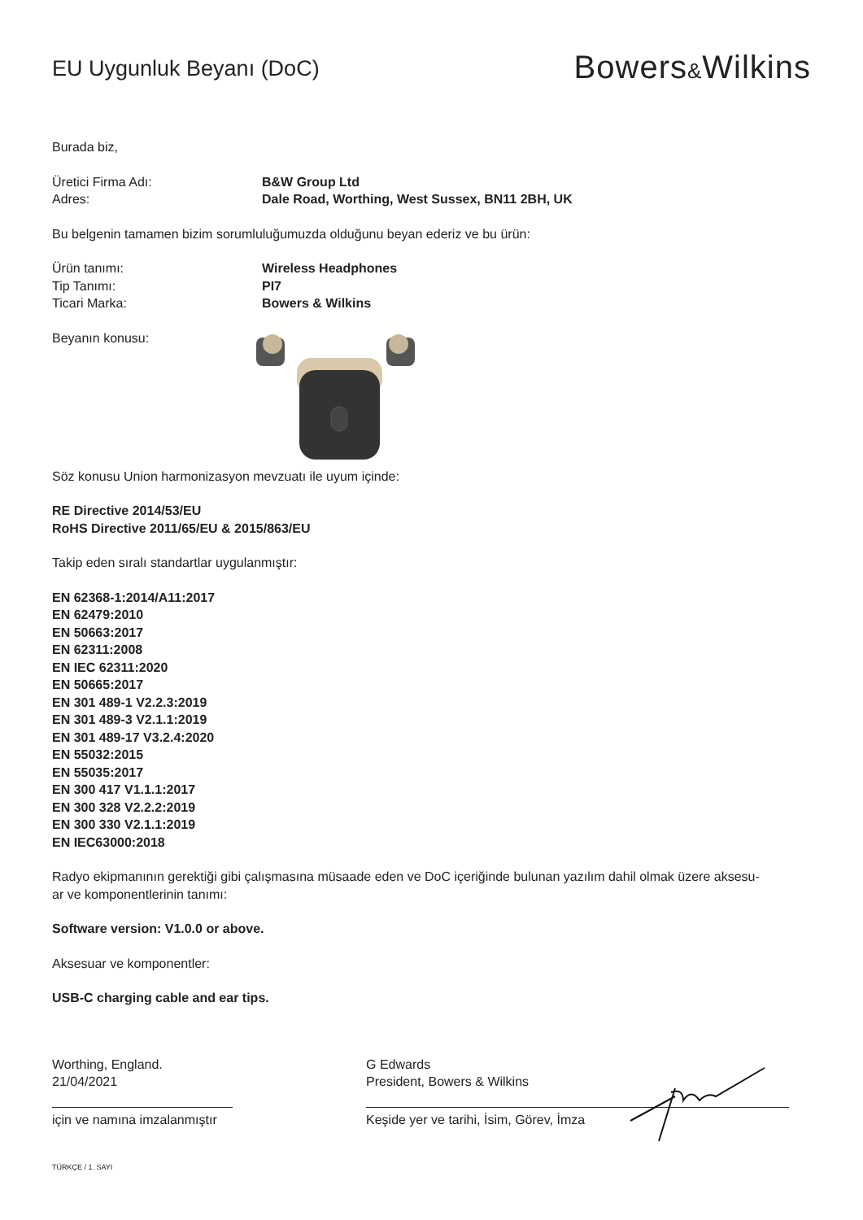EU Uygunluk Beyanı (DoC)
Bowers&Wilkins
Burada biz,
Üretici Firma Adı: B&W Group Ltd
Adres: Dale Road, Worthing, West Sussex, BN11 2BH, UK
Bu belgenin tamamen bizim sorumluluğumuzda olduğunu beyan ederiz ve bu ürün:
Ürün tanımı: Wireless Headphones
Tip Tanımı: PI7
Ticari Marka: Bowers & Wilkins
Beyanın konusu:
Söz konusu Union harmonizasyon mevzuatı ile uyum içinde:
RE Directive 2014/53/EU
RoHS Directive 2011/65/EU & 2015/863/EU
Takip eden sıralı standartlar uygulanmıştır:
EN 62368-1:2014/A11:2017
EN 62479:2010
EN 50663:2017
EN 62311:2008
EN IEC 62311:2020
EN 50665:2017
EN 301 489-1 V2.2.3:2019
EN 301 489-3 V2.1.1:2019
EN 301 489-17 V3.2.4:2020
EN 55032:2015
EN 55035:2017
EN 300 417 V1.1.1:2017
EN 300 328 V2.2.2:2019
EN 300 330 V2.1.1:2019
EN IEC63000:2018
Radyo ekipmanının gerektiği gibi çalışmasına müsaade eden ve DoC içeriğinde bulunan yazılım dahil olmak üzere aksesu-
ar ve komponentlerinin tanımı:
Software version: V1.0.0 or above.
Aksesuar ve komponentler:
USB-C charging cable and ear tips.
Worthing, England.
21/04/2021
için ve namına imzalanmıştır
G Edwards
President, Bowers & Wilkins
Keşide yer ve tarihi, İsim, Görev, İmza
TÜRKÇE / 1. SAYI